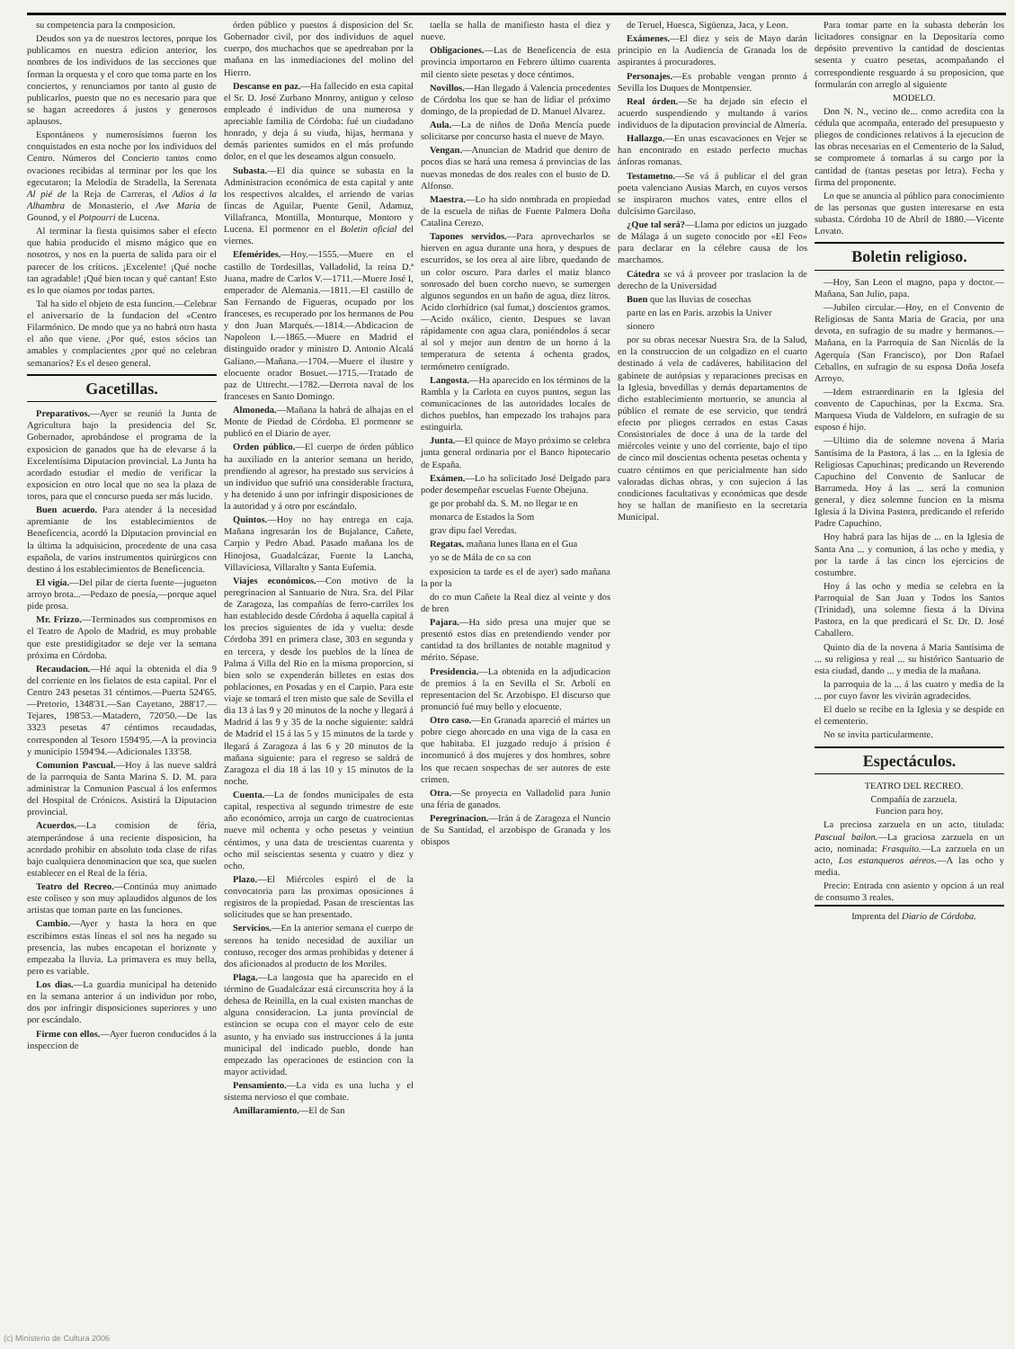su competencia para la composicion.
Deudos son ya de nuestros lectores, porque los publicamos en nuestra edicion anterior, los nombres de los individuos de las secciones que forman la orquesta y el coro que toma parte en los conciertos, y renunciamos por tanto al gusto de publicarlos, puesto que no es necesario para que se hagan acreedores á justos y generosos aplausos.
Espontáneos y numerosísimos fueron los conquistados en esta noche por los individuos del Centro. Números del Concierto tantos como ovaciones recibidas al terminar por los que los egecutaron; la Melodía de Stradella, la Serenata Al pié de la Reja de Carreras, el Adios á la Alhambra de Monasterio, el Ave Maria de Gounod, y el Potpourri de Lucena.
Al terminar la fiesta quisimos saber el efecto que habia producido el mismo mágico que en nosotros, y nos en la puerta de salida para oir el parecer de los críticos. ¡Excelente! ¡Qué noche tan agradable! ¡Qué bien tocan y qué cantan! Esto es lo que oiamos por todas partes.
Tal ha sido el objeto de esta funcion.—Celebrar el aniversario de la fundacion del «Centro Filarmónico. De modo que ya no habrá otro hasta el año que viene. ¿Por qué, estos sócios tan amables y complacientes ¿por qué no celebran semanarios? Es el deseo general.
Gacetillas.
Preparativos.—Ayer se reunió la Junta de Agricultura bajo la presidencia del Sr. Gobernador, aprobándose el programa de la exposicion de ganados que ha de elevarse á la Excelentísima Diputacion provincial. La Junta ha acordado estudiar el medio de verificar la exposicion en otro local que no sea la plaza de toros, para que el concurso pueda ser más lucido.
Buen acuerdo. Para atender á la necesidad apremiante de los establecimientos de Beneficencia, acordó la Diputacion provincial en la última la adquisicion, procedente de una casa española, de varios instrumentos quirúrgicos con destino á los establecimientos de Beneficencia.
El vigía.—Del pilar de cierta fuente—jugueton arroyo brota...—Pedazo de poesía,—porque aquel pide prosa.
Mr. Frizzo.—Terminados sus compromisos en el Teatro de Apolo de Madrid, es muy probable que este prestidigitador se deje ver la semana próxima en Córdoba.
Recaudacion.—Hé aquí la obtenida el dia 9 del corriente en los fielatos de esta capital. Por el Centro 243 pesetas 31 céntimos.—Puerta 524'65.—Pretorio, 1348'31.—San Cayetano, 288'17.—Tejares, 198'53.—Matadero, 720'50.—De las 3323 pesetas 47 céntimos recaudadas, corresponden al Tesoro 1594'95.—A la provincia y municipio 1594'94.—Adicionales 133'58.
Comunion Pascual.—Hoy á las nueve saldrá de la parroquia de Santa Marina S. D. M. para administrar la Comunion Pascual á los enfermos del Hospital de Crónicos. Asistirá la Diputacion provincial.
Acuerdos.—La comision de féria, atemperándose á una reciente disposicion, ha acordado prohibir en absoluto toda clase de rifas bajo cualquiera denominacion que sea, que suelen establecer en el Real de la féria.
Teatro del Recreo.—Continúa muy animado este coliseo y son muy aplaudidos algunos de los artistas que toman parte en las funciones.
Cambio.—Ayer y hasta la hora en que escribimos estas líneas el sol nos ha negado su presencia, las nubes encapotan el horizonte y empezaba la lluvia. La primavera es muy bella, pero es variable.
Los dias.—La guardia municipal ha detenido en la semana anterior á un individuo por robo, dos por infringir disposiciones superiores y uno por escándalo.
Firme con ellos.—Ayer fueron conducidos á la inspeccion de
órden público y puestos á disposicion del Sr. Gobernador civil, por dos individuos de aquel cuerpo, dos muchachos que se apedreaban por la mañana en las inmediaciones del molino del Hierro.
Descanse en paz.—Ha fallecido en esta capital el Sr. D. José Zurbano Monroy, antiguo y celoso empleado é individuo de una numerosa y apreciable familia de Córdoba: fué un ciudadano honrado, y deja á su viuda, hijas, hermana y demás parientes sumidos en el más profundo dolor, en el que les deseamos algun consuelo.
Subasta.—El dia quince se subasta en la Administracion económica de esta capital y ante los respectivos alcaldes, el arriendo de varias fincas de Aguilar, Puente Genil, Adamuz, Villafranca, Montilla, Monturque, Montoro y Lucena. El pormenor en el Boletin oficial del viernes.
Efemérides.—Hoy.—1555.—Muere en el castillo de Tordesillas, Valladolid, la reina D.ª Juana, madre de Carlos V.—1711.—Muere José I, emperador de Alemania.—1811.—El castillo de San Fernando de Figueras, ocupado por los franceses, es recuperado por los hermanos de Pou y don Juan Marqués.—1814.—Abdicacion de Napoleon I.—1865.—Muere en Madrid el distinguido orador y ministro D. Antonio Alcalá Galiano.—Mañana.—1704.—Muere el ilustre y elocuente orador Bosuet.—1715.—Tratado de paz de Uttrecht.—1782.—Derrota naval de los franceses en Santo Domingo.
Almoneda.—Mañana la habrá de alhajas en el Monte de Piedad de Córdoba. El pormenor se publicó en el Diario de ayer.
Orden público.—El cuerpo de órden público ha auxiliado en la anterior semana un herido, prendiendo al agresor, ha prestado sus servicios á un individuo que sufrió una considerable fractura, y ha detenido á uno por infringir disposiciones de la autoridad y á otro por escándalo.
Quintos.—Hoy no hay entrega en caja. Mañana ingresarán los de Bujalance, Cañete, Carpio y Pedro Abad. Pasado mañana los de Hinojosa, Guadalcázar, Fuente la Lancha, Villaviciosa, Villaralto y Santa Eufemia.
Viajes económicos.—Con motivo de la peregrinacion al Santuario de Ntra. Sra. del Pilar de Zaragoza, las compañías de ferro-carriles los han establecido desde Córdoba á aquella capital á los precios siguientes de ida y vuelta: desde Córdoba 391 en primera clase, 303 en segunda y en tercera, y desde los pueblos de la línea de Palma á Villa del Rio en la misma proporcion, si bien solo se expenderán billetes en estas dos poblaciones, en Posadas y en el Carpio. Para este viaje se tomará el tren misto que sale de Sevilla el dia 13 á las 9 y 20 minutos de la noche y llegará á Madrid á las 9 y 35 de la noche siguiente: saldrá de Madrid el 15 á las 5 y 15 minutos de la tarde y llegará á Zaragoza á las 6 y 20 minutos de la mañana siguiente: para el regreso se saldrá de Zaragoza el dia 18 á las 10 y 15 minutos de la noche.
Cuenta.—La de fondos municipales de esta capital, respectiva al segundo trimestre de este año económico, arroja un cargo de cuatrocientas nueve mil ochenta y ocho pesetas y veintiun céntimos, y una data de trescientas cuarenta y ocho mil seiscientas sesenta y cuatro y diez y ocho.
Plazo.—El Miércoles espiró el de la convocatoria para las proximas oposiciones á registros de la propiedad. Pasan de trescientas las solicitudes que se han presentado.
Servicios.—En la anterior semana el cuerpo de serenos ha tenido necesidad de auxiliar un contuso, recoger dos armas prohibidas y detener á dos aficionados al producto de los Moriles.
Plaga.—La langosta que ha aparecido en el término de Guadalcázar está circunscrita hoy á la dehesa de Reinilla, en la cual existen manchas de alguna consideracion. La junta provincial de estincion se ocupa con el mayor celo de este asunto, y ha enviado sus instrucciones á la junta municipal del indicado pueblo, donde han empezado las operaciones de estincion con la mayor actividad.
Pensamiento.—La vida es una lucha y el sistema nervioso el que combate.
Amillaramiento.—El de San
taella se halla de manifiesto hasta el diez y nueve.
Obligaciones.—Las de Beneficencia de esta provincia importaron en Febrero último cuarenta mil ciento siete pesetas y doce céntimos.
Novillos.—Han llegado á Valencia procedentes de Córdoba los que se han de lidiar el próximo domingo, de la propiedad de D. Manuel Alvarez.
Aula.—La de niños de Doña Mencía puede solicitarse por concurso hasta el nueve de Mayo.
Vengan.—Anuncian de Madrid que dentro de pocos dias se hará una remesa á provincias de las nuevas monedas de dos reales con el busto de D. Alfonso.
Maestra.—Lo ha sido nombrada en propiedad de la escuela de niñas de Fuente Palmera Doña Catalina Cerezo.
Tapones servidos.—Para aprovecharlos se hierven en agua durante una hora, y despues de escurridos, se los orea al aire libre, quedando de un color oscuro. Para darles el matiz blanco sonrosado del buen corcho nuevo, se sumergen algunos segundos en un baño de agua, diez litros. Acido clorhídrico (sal fumat,) doscientos gramos.—Acido oxálico, ciento. Despues se lavan rápidamente con agua clara, poniéndolos á secar al sol y mejor aun dentro de un horno á la temperatura de setenta á ochenta grados, termómetro centígrado.
Langosta.—Ha aparecido en los términos de la Rambla y la Carlota en cuyos puntos, segun las comunicaciones de las autoridades locales de dichos pueblos, han empezado los trabajos para estinguirla.
Junta.—El quince de Mayo próximo se celebra junta general ordinaria por el Banco hipotecario de España.
Exámen.—Lo ha solicitado José Delgado para poder desempeñar escuelas Fuente Obejuna.
ge por probabl da. S. M. no llegar te en
monarca de Estados la Som
grav dipu fael Veredas.
Regatas. mañana lunes llana en el Gua
yo se de Mála de co sa con
exposicion ta tarde es el de ayer) sado mañana la por la
do co mun Cañete la Real diez al veinte y dos de bren
Pajara.—Ha sido presa una mujer que se presentó estos dias en pretendiendo vender por cantidad ta dos brillantes de notable magnitud y mérito. Sépase.
Presidencia.—La obtenida en la adjudicacion de premios á la en Sevilla el Sr. Arbolí en representacion del Sr. Arzobispo. El discurso que pronunció fué muy bello y elocuente.
Otro caso.—En Granada apareció el mártes un pobre ciego ahorcado en una viga de la casa en que habitaba. El juzgado redujo á prision é incomunicó á dos mujeres y dos hombres, sobre los que recaen sospechas de ser autores de este crimen.
Otra.—Se proyecta en Valladolid para Junio una féria de ganados.
Peregrinacion.—Irán á de Zaragoza el Nuncio de Su Santidad, el arzobispo de Granada y los obispos
de Teruel, Huesca, Sigüenza, Jaca, y Leon.
Exámenes.—El diez y seis de Mayo darán principio en la Audiencia de Granada los de aspirantes á procuradores.
Personajes.—Es probable vengan pronto á Sevilla los Duques de Montpensier.
Real órden.—Se ha dejado sin efecto el acuerdo suspendiendo y multando á varios individuos de la diputacion provincial de Almería.
Hallazgo.—En unas escavaciones en Vejer se han encontrado en estado perfecto muchas ánforas romanas.
Testametno.—Se vá á publicar el del gran poeta valenciano Ausias March, en cuyos versos se inspiraron muchos vates, entre ellos el dulcísimo Garcilaso.
¿Que tal será?—Llama por edictos un juzgado de Málaga á un sugeto conocido por «El Feo» para declarar en la célebre causa de los marchamos.
Cátedra se vá á proveer por traslacion la de derecho de la Universidad
Buen que las lluvias de cosechas
parte en las en Paris. arzobis la Univer
sionero
por su obras necesar Nuestra Sra. de la Salud, en la construccion de un colgadizo en el cuarto destinado á vela de cadáveres, habilitacion del gabinete de autópsias y reparaciones precisas en la Iglesia, bovedillas y demás departamentos de dicho establecimiento mortuorio, se anuncia al público el remate de ese servicio, que tendrá efecto por pliegos cerrados en estas Casas Consistoriales de doce á una de la tarde del miércoles veinte y uno del corriente, bajo el tipo de cinco mil doscientas ochenta pesetas ochenta y cuatro céntimos en que pericialmente han sido valoradas dichas obras, y con sujecion á las condiciones facultativas y económicas que desde hoy se hallan de manifiesto en la secretaria Municipal.
Para tomar parte en la subasta deberán los licitadores consignar en la Depositaría como depósito preventivo la cantidad de doscientas sesenta y cuatro pesetas, acompañando el correspondiente resguardo á su proposicion, que formularán con arreglo al siguiente
MODELO.
Don N. N., vecino de... como acredita con la cédula que acompaña, enterado del presupuesto y pliegos de condiciones relativos á la ejecucion de las obras necesarias en el Cementerio de la Salud, se compromete á tomarlas á su cargo por la cantidad de (tantas pesetas por letra). Fecha y firma del proponente.
Lo que se anuncia al público para conocimiento de las personas que gusten interesarse en esta subasta. Córdoba 10 de Abril de 1880.—Vicente Lovato.
Boletin religioso.
—Hoy, San Leon el magno, papa y doctor.—Mañana, San Julio, papa.
—Jubileo circular.—Hoy, en el Convento de Religiosas de Santa Maria de Gracia, por una devota, en sufragio de su madre y hermanos.—Mañana, en la Parroquia de San Nicolás de la Agerquía (San Francisco), por Don Rafael Ceballos, en sufragio de su esposa Doña Josefa Arroyo.
—Idem estraordinario en la Iglesia del convento de Capuchinas, por la Excma. Sra. Marquesa Viuda de Valdeloro, en sufragio de su esposo é hijo.
—Ultimo dia de solemne novena á Maria Santísima de la Pastora, á las ... en la Iglesia de Religiosas Capuchinas; predicando un Reverendo Capuchino del Convento de Sanlucar de Barrameda. Hoy á las ... será la comunion general, y diez solemne funcion en la misma Iglesia á la Divina Pastora, predicando el referido Padre Capuchino.
Hoy habrá para las hijas de ... en la Iglesia de Santa Ana ... y comunion, á las ocho y media, y por la tarde á las cinco los ejercicios de costumbre.
Hoy á las ocho y media se celebra en la Parroquial de San Juan y Todos los Santos (Trinidad), una solemne fiesta á la Divina Pastora, en la que predicará el Sr. Dr. D. José Caballero.
Quinto dia de la novena á Maria Santísima de ... su religiosa y real ... su histórico Santuario de esta ciudad, dando ... y media de la mañana.
la parroquia de la ... á las cuatro y media de la ... por cuyo favor les vivirán agradecidos.
El duelo se recibe en la Iglesia y se despide en el cementerio.
No se invita particularmente.
Espectáculos.
TEATRO DEL RECREO.
Compañía de zarzuela.
Funcion para hoy.
La preciosa zarzuela en un acto, titulada: Pascual bailon.—La graciosa zarzuela en un acto, nominada: Frasquito.—La zarzuela en un acto, Los estanqueros aéreos.—A las ocho y media.
Precio: Entrada con asiento y opcion á un real de consumo 3 reales.
Imprenta del Diario de Córdoba.
(c) Ministerio de Cultura 2006